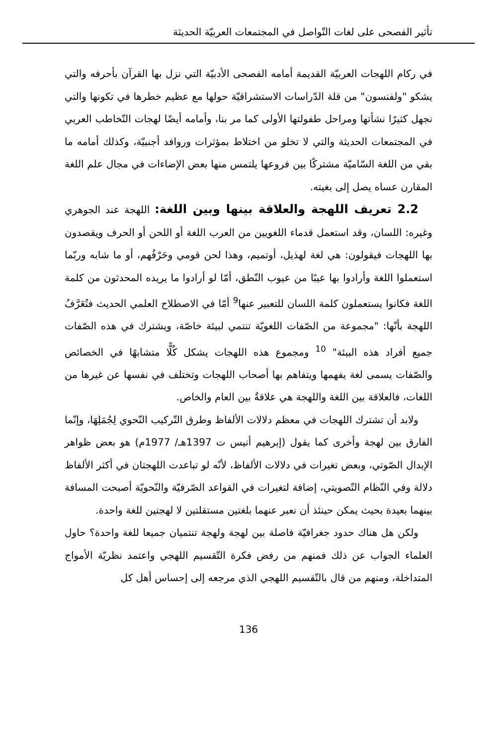تأثير الفصحى على لغات التّواصل في المجتمعات العربيّة الحديثة
في ركام اللهجات العربيّة القديمة أمامه الفصحى الأدبيّة التي نزل بها القرآن بأحرفه والتي يشكو "ولفنسون" من قلة الدّراسات الاستشراقيّة حولها مع عظيم خطرها في تكونها والتي نجهل كثيرًا نشأتها ومراحل طفولتها الأولى كما مر بنا، وأمامه أيضًا لهجات التّخاطب العربي في المجتمعات الحديثة والتي لا تخلو من اختلاط بمؤثرات وروافد أجنبيّة، وكذلك أمامه ما بقي من اللغة السّاميّة مشتركًا بين فروعها يلتمس منها بعض الإضاءات في مجال علم اللغة المقارن عساه يصل إلى بغيته.
2.2 تعريف اللهجة والعلاقة بينها وبين اللغة: اللهجة عند الجوهري وغيره: اللسان، وقد استعمل قدماء اللغويين من العرب اللغة أو اللحن أو الحرف ويقصدون بها اللهجات فيقولون: هي لغة لهذيل، أوتميم، وهذا لحن قومي وحَرْفُهم، أو ما شابه وربّما استعملوا اللغة وأرادوا بها عيبًا من عيوب النّطق، أمّا لو أرادوا ما يريده المحدثون من كلمة اللغة فكانوا يستعملون كلمة اللسان للتعبير عنها<sup>9</sup> أمّا في الاصطلاح العلمي الحديث فتُعَرَّفُ اللهجة بأنّها: "مجموعة من الصّفات اللغويّة تنتمي لبيئة خاصّة، ويشترك في هذه الصّفات جميع أفراد هذه البيئة" <sup>10</sup> ومجموع هذه اللهجات يشكل كُلًّا متشابهًا في الخصائص والصّفات يسمى لغة يفهمها ويتفاهم بها أصحاب اللهجات وتختلف في نفسها عن غيرها من اللغات، فالعلاقة بين اللغة واللهجة هي علاقةٌ بين العام والخاص.
ولابد أن تشترك اللهجات في معظم دلالات الألفاظ وطرق التّركيب النّحوي لِجُمَلِهَا، وإنّما الفارق بين لهجة وأخرى كما يقول (إبرهيم أنيس ت 1397هـ/ 1977م) هو بعض ظواهر الإبدال الصّوتي، وبعض تغيرات في دلالات الألفاظ، لأنّه لو تباعدت اللهجتان في أكثر الألفاظ دلالة وفي النّظام التّصويتي، إضافة لتغيرات في القواعد الصّرفيّة والنّحويّة أصبحت المسافة بينهما بعيدة بحيث يمكن حينئذ أن نعبر عنهما بلغتين مستقلتين لا لهجتين للغة واحدة.
ولكن هل هناك حدود جغرافيّة فاصلة بين لهجة ولهجة تنتميان جميعا للغة واحدة؟ حاول العلماء الجواب عن ذلك فمنهم من رفض فكرة التّقسيم اللهجي واعتمد نظريّة الأمواج المتداخلة، ومنهم من قال بالتّقسيم اللهجي الذي مرجعه إلى إحساس أهل كل
136